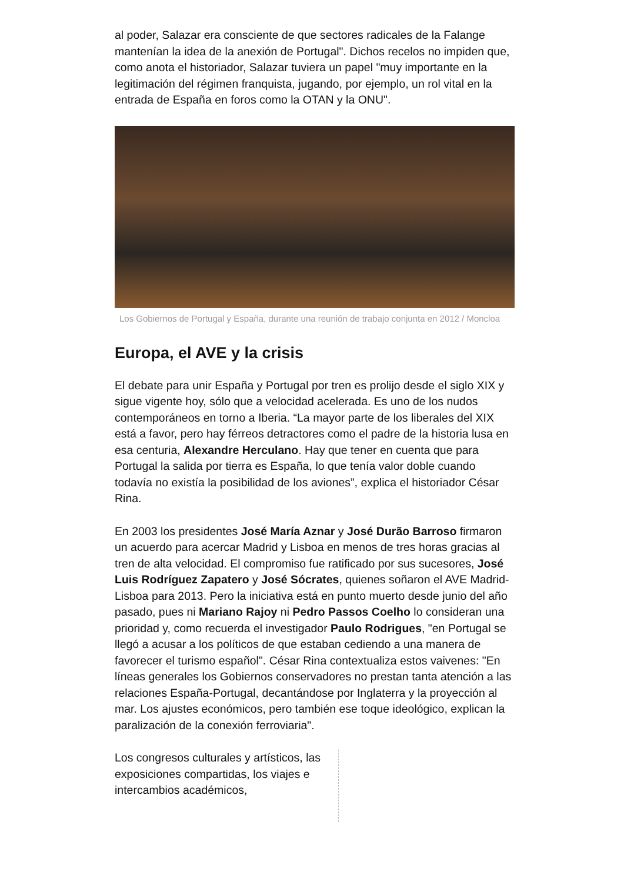al poder, Salazar era consciente de que sectores radicales de la Falange mantenían la idea de la anexión de Portugal". Dichos recelos no impiden que, como anota el historiador, Salazar tuviera un papel "muy importante en la legitimación del régimen franquista, jugando, por ejemplo, un rol vital en la entrada de España en foros como la OTAN y la ONU".
Los Gobiernos de Portugal y España, durante una reunión de trabajo conjunta en 2012 / Moncloa
Europa, el AVE y la crisis
El debate para unir España y Portugal por tren es prolijo desde el siglo XIX y sigue vigente hoy, sólo que a velocidad acelerada. Es uno de los nudos contemporáneos en torno a Iberia. “La mayor parte de los liberales del XIX está a favor, pero hay férreos detractores como el padre de la historia lusa en esa centuria, Alexandre Herculano. Hay que tener en cuenta que para Portugal la salida por tierra es España, lo que tenía valor doble cuando todavía no existía la posibilidad de los aviones”, explica el historiador César Rina.
En 2003 los presidentes José María Aznar y José Durão Barroso firmaron un acuerdo para acercar Madrid y Lisboa en menos de tres horas gracias al tren de alta velocidad. El compromiso fue ratificado por sus sucesores, José Luis Rodríguez Zapatero y José Sócrates, quienes soñaron el AVE Madrid-Lisboa para 2013. Pero la iniciativa está en punto muerto desde junio del año pasado, pues ni Mariano Rajoy ni Pedro Passos Coelho lo consideran una prioridad y, como recuerda el investigador Paulo Rodrigues, "en Portugal se llegó a acusar a los políticos de que estaban cediendo a una manera de favorecer el turismo español". César Rina contextualiza estos vaivenes: "En líneas generales los Gobiernos conservadores no prestan tanta atención a las relaciones España-Portugal, decantándose por Inglaterra y la proyección al mar. Los ajustes económicos, pero también ese toque ideológico, explican la paralización de la conexión ferroviaria".
Los congresos culturales y artísticos, las exposiciones compartidas, los viajes e intercambios académicos,